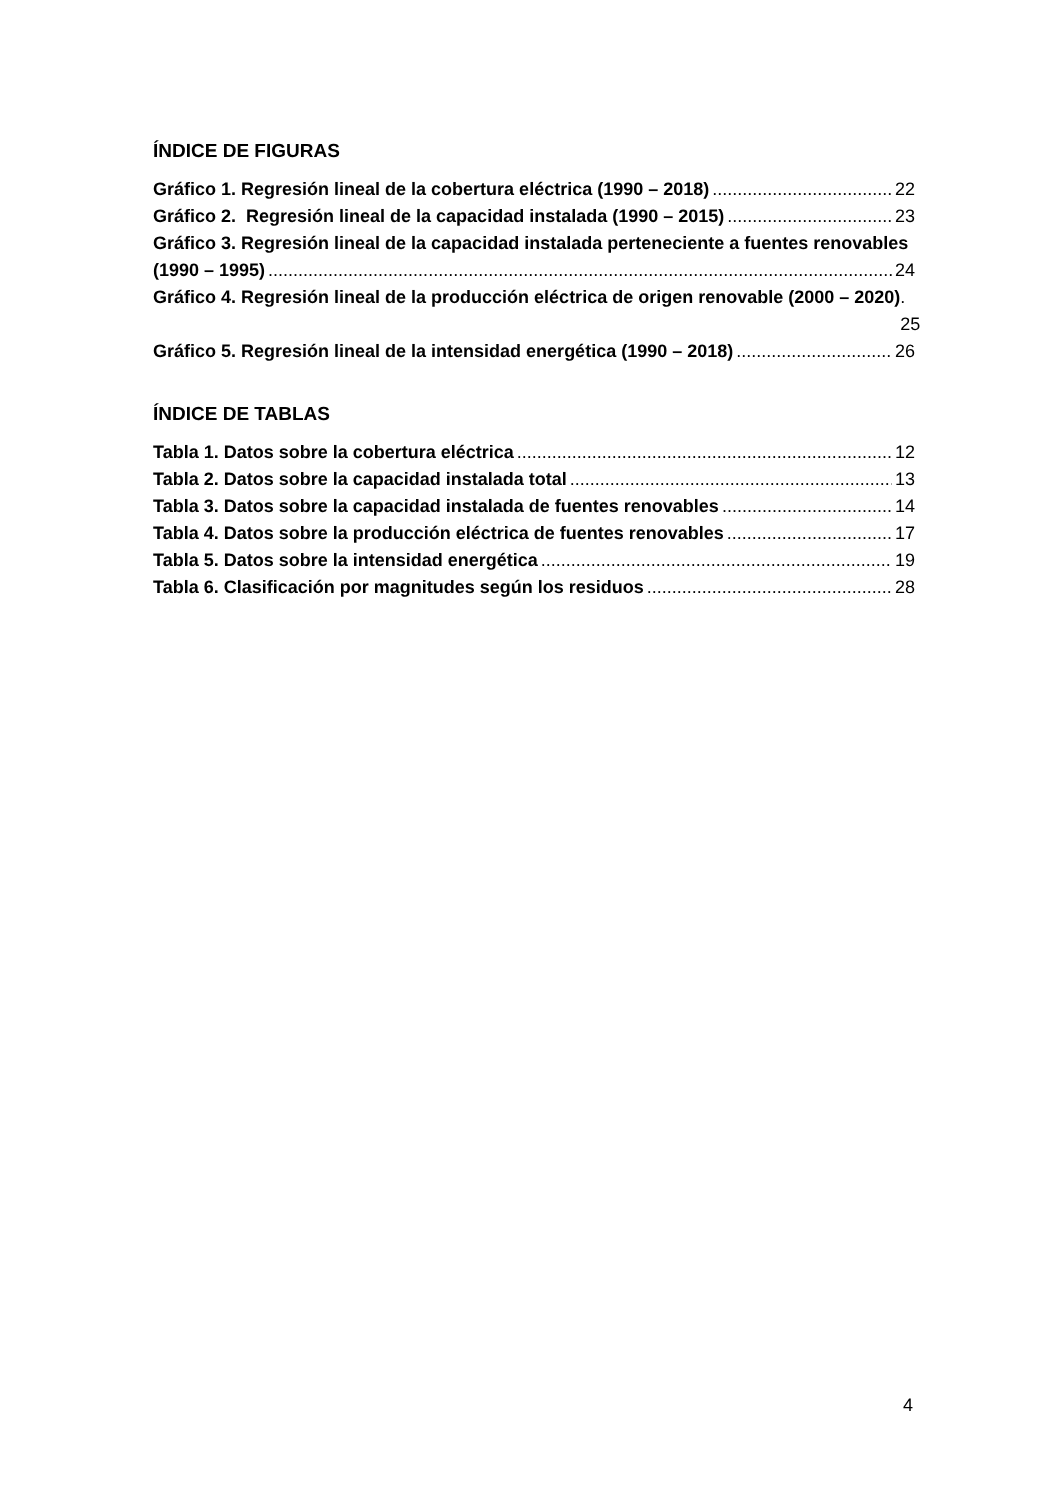ÍNDICE DE FIGURAS
Gráfico 1. Regresión lineal de la cobertura eléctrica (1990 – 2018) 22
Gráfico 2. Regresión lineal de la capacidad instalada (1990 – 2015) 23
Gráfico 3. Regresión lineal de la capacidad instalada perteneciente a fuentes renovables
(1990 – 1995) 24
Gráfico 4. Regresión lineal de la producción eléctrica de origen renovable (2000 – 2020). 25
Gráfico 5. Regresión lineal de la intensidad energética (1990 – 2018) 26
ÍNDICE DE TABLAS
Tabla 1. Datos sobre la cobertura eléctrica 12
Tabla 2. Datos sobre la capacidad instalada total 13
Tabla 3. Datos sobre la capacidad instalada de fuentes renovables 14
Tabla 4. Datos sobre la producción eléctrica de fuentes renovables 17
Tabla 5. Datos sobre la intensidad energética 19
Tabla 6. Clasificación por magnitudes según los residuos 28
4